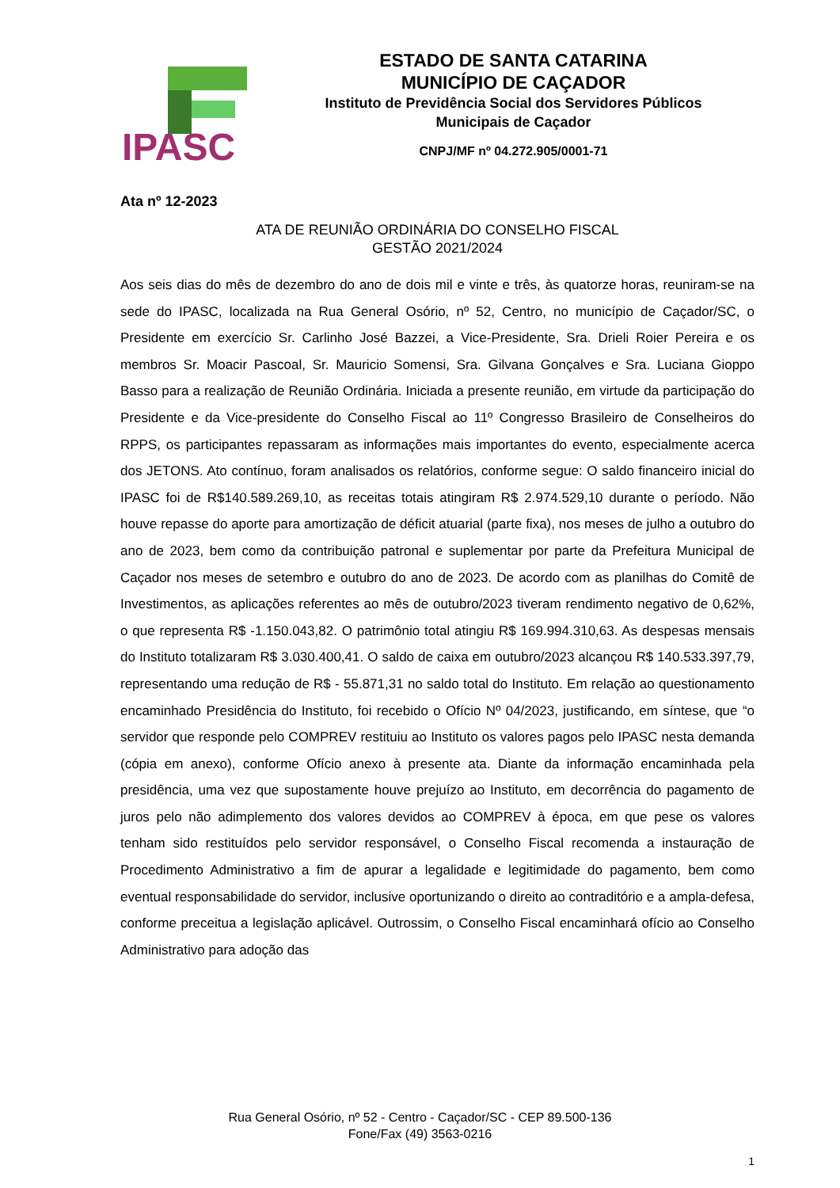IPASC
ESTADO DE SANTA CATARINA
MUNICÍPIO DE CAÇADOR
Instituto de Previdência Social dos Servidores Públicos
Municipais de Caçador
CNPJ/MF nº 04.272.905/0001-71
Ata nº 12-2023
ATA DE REUNIÃO ORDINÁRIA DO CONSELHO FISCAL
GESTÃO 2021/2024
Aos seis dias do mês de dezembro do ano de dois mil e vinte e três, às quatorze horas, reuniram-se na sede do IPASC, localizada na Rua General Osório, nº 52, Centro, no município de Caçador/SC, o Presidente em exercício Sr. Carlinho José Bazzei, a Vice-Presidente, Sra. Drieli Roier Pereira e os membros Sr. Moacir Pascoal, Sr. Mauricio Somensi, Sra. Gilvana Gonçalves e Sra. Luciana Gioppo Basso para a realização de Reunião Ordinária. Iniciada a presente reunião, em virtude da participação do Presidente e da Vice-presidente do Conselho Fiscal ao 11º Congresso Brasileiro de Conselheiros do RPPS, os participantes repassaram as informações mais importantes do evento, especialmente acerca dos JETONS. Ato contínuo, foram analisados os relatórios, conforme segue: O saldo financeiro inicial do IPASC foi de R$140.589.269,10, as receitas totais atingiram R$ 2.974.529,10 durante o período. Não houve repasse do aporte para amortização de déficit atuarial (parte fixa), nos meses de julho a outubro do ano de 2023, bem como da contribuição patronal e suplementar por parte da Prefeitura Municipal de Caçador nos meses de setembro e outubro do ano de 2023. De acordo com as planilhas do Comitê de Investimentos, as aplicações referentes ao mês de outubro/2023 tiveram rendimento negativo de 0,62%, o que representa R$ -1.150.043,82. O patrimônio total atingiu R$ 169.994.310,63. As despesas mensais do Instituto totalizaram R$ 3.030.400,41. O saldo de caixa em outubro/2023 alcançou R$ 140.533.397,79, representando uma redução de R$ - 55.871,31 no saldo total do Instituto. Em relação ao questionamento encaminhado Presidência do Instituto, foi recebido o Ofício Nº 04/2023, justificando, em síntese, que “o servidor que responde pelo COMPREV restituiu ao Instituto os valores pagos pelo IPASC nesta demanda (cópia em anexo), conforme Ofício anexo à presente ata. Diante da informação encaminhada pela presidência, uma vez que supostamente houve prejuízo ao Instituto, em decorrência do pagamento de juros pelo não adimplemento dos valores devidos ao COMPREV à época, em que pese os valores tenham sido restituídos pelo servidor responsável, o Conselho Fiscal recomenda a instauração de Procedimento Administrativo a fim de apurar a legalidade e legitimidade do pagamento, bem como eventual responsabilidade do servidor, inclusive oportunizando o direito ao contraditório e a ampla-defesa, conforme preceitua a legislação aplicável. Outrossim, o Conselho Fiscal encaminhará ofício ao Conselho Administrativo para adoção das
Rua General Osório, nº 52 - Centro - Caçador/SC - CEP 89.500-136
Fone/Fax (49) 3563-0216
1